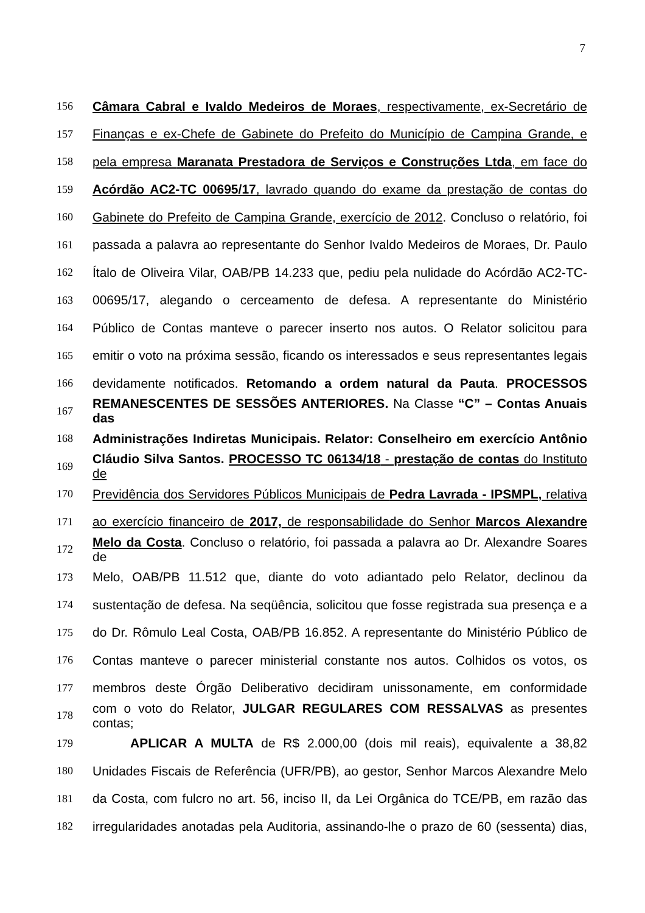7
156 Câmara Cabral e Ivaldo Medeiros de Moraes, respectivamente, ex-Secretário de
157 Finanças e ex-Chefe de Gabinete do Prefeito do Município de Campina Grande, e
158 pela empresa Maranata Prestadora de Serviços e Construções Ltda, em face do
159 Acórdão AC2-TC 00695/17, lavrado quando do exame da prestação de contas do
160 Gabinete do Prefeito de Campina Grande, exercício de 2012. Concluso o relatório, foi
161 passada a palavra ao representante do Senhor Ivaldo Medeiros de Moraes, Dr. Paulo
162 Ítalo de Oliveira Vilar, OAB/PB 14.233 que, pediu pela nulidade do Acórdão AC2-TC-
163 00695/17, alegando o cerceamento de defesa. A representante do Ministério
164 Público de Contas manteve o parecer inserto nos autos. O Relator solicitou para
165 emitir o voto na próxima sessão, ficando os interessados e seus representantes legais
166 devidamente notificados. Retomando a ordem natural da Pauta. PROCESSOS
167 REMANESCENTES DE SESSÕES ANTERIORES. Na Classe “C” – Contas Anuais das
168 Administrações Indiretas Municipais. Relator: Conselheiro em exercício Antônio
169 Cláudio Silva Santos. PROCESSO TC 06134/18 - prestação de contas do Instituto de
170 Previdência dos Servidores Públicos Municipais de Pedra Lavrada - IPSMPL, relativa
171 ao exercício financeiro de 2017, de responsabilidade do Senhor Marcos Alexandre
172 Melo da Costa. Concluso o relatório, foi passada a palavra ao Dr. Alexandre Soares de
173 Melo, OAB/PB 11.512 que, diante do voto adiantado pelo Relator, declinou da
174 sustentação de defesa. Na seqüência, solicitou que fosse registrada sua presença e a
175 do Dr. Rômulo Leal Costa, OAB/PB 16.852. A representante do Ministério Público de
176 Contas manteve o parecer ministerial constante nos autos. Colhidos os votos, os
177 membros deste Órgão Deliberativo decidiram unissonamente, em conformidade
178 com o voto do Relator, JULGAR REGULARES COM RESSALVAS as presentes contas;
179 APLICAR A MULTA de R$ 2.000,00 (dois mil reais), equivalente a 38,82
180 Unidades Fiscais de Referência (UFR/PB), ao gestor, Senhor Marcos Alexandre Melo
181 da Costa, com fulcro no art. 56, inciso II, da Lei Orgânica do TCE/PB, em razão das
182 irregularidades anotadas pela Auditoria, assinando-lhe o prazo de 60 (sessenta) dias,